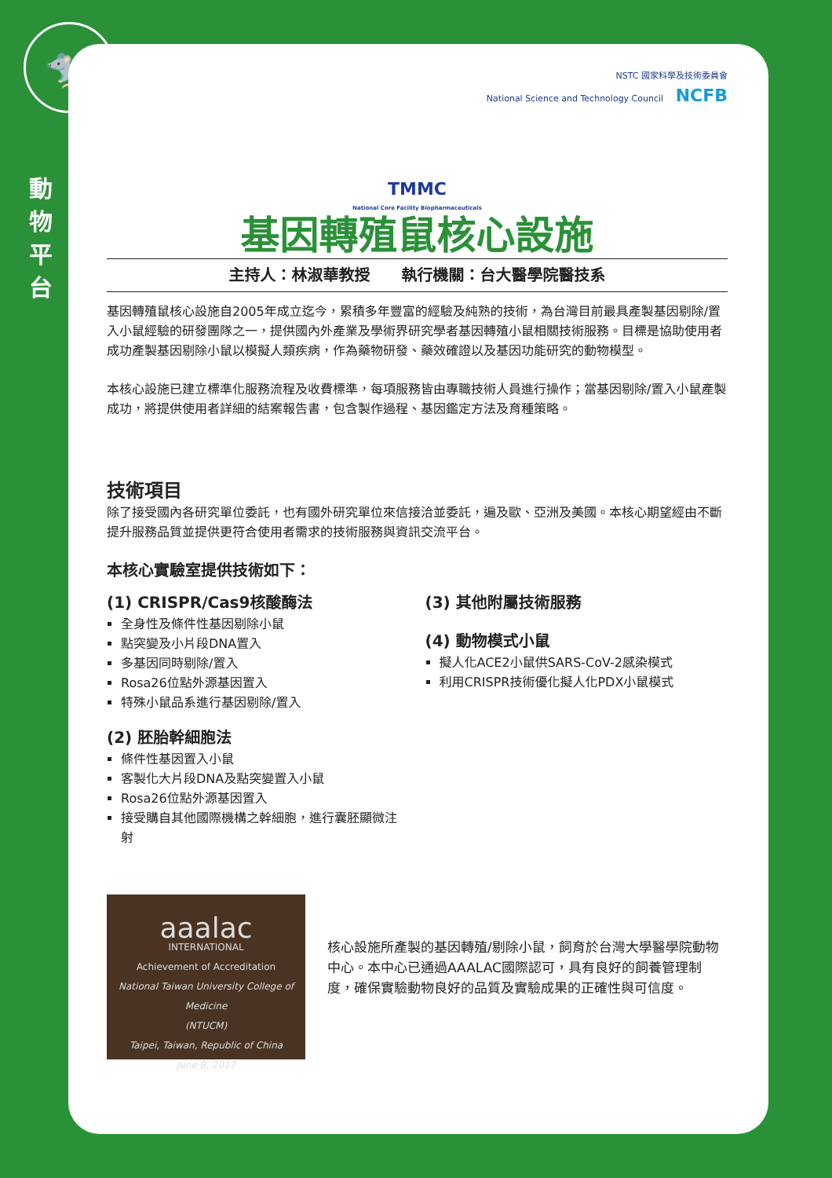🐀
動
物
平
台
NSTC 國家科學及技術委員會
National Science and Technology Council NCFB
TMMC
National Core Facility Biopharmaceuticals
基因轉殖鼠核心設施
主持人：林淑華教授　　執行機關：台大醫學院醫技系
基因轉殖鼠核心設施自2005年成立迄今，累積多年豐富的經驗及純熟的技術，為台灣目前最具產製基因剔除/置入小鼠經驗的研發團隊之一，提供國內外產業及學術界研究學者基因轉殖小鼠相關技術服務。目標是協助使用者成功產製基因剔除小鼠以模擬人類疾病，作為藥物研發、藥效確證以及基因功能研究的動物模型。
本核心設施已建立標準化服務流程及收費標準，每項服務皆由專職技術人員進行操作；當基因剔除/置入小鼠產製成功，將提供使用者詳細的結案報告書，包含製作過程、基因鑑定方法及育種策略。
技術項目
除了接受國內各研究單位委託，也有國外研究單位來信接洽並委託，遍及歐、亞洲及美國。本核心期望經由不斷提升服務品質並提供更符合使用者需求的技術服務與資訊交流平台。
本核心實驗室提供技術如下：
(1) CRISPR/Cas9核酸酶法
全身性及條件性基因剔除小鼠
點突變及小片段DNA置入
多基因同時剔除/置入
Rosa26位點外源基因置入
特殊小鼠品系進行基因剔除/置入
(2) 胚胎幹細胞法
條件性基因置入小鼠
客製化大片段DNA及點突變置入小鼠
Rosa26位點外源基因置入
接受購自其他國際機構之幹細胞，進行囊胚顯微注射
(3) 其他附屬技術服務
(4) 動物模式小鼠
擬人化ACE2小鼠供SARS-CoV-2感染模式
利用CRISPR技術優化擬人化PDX小鼠模式
aaalac
INTERNATIONAL
Achievement of Accreditation
National Taiwan University College of Medicine
(NTUCM)
Taipei, Taiwan, Republic of China
June 8, 2017
核心設施所產製的基因轉殖/剔除小鼠，飼育於台灣大學醫學院動物中心。本中心已通過AAALAC國際認可，具有良好的飼養管理制度，確保實驗動物良好的品質及實驗成果的正確性與可信度。